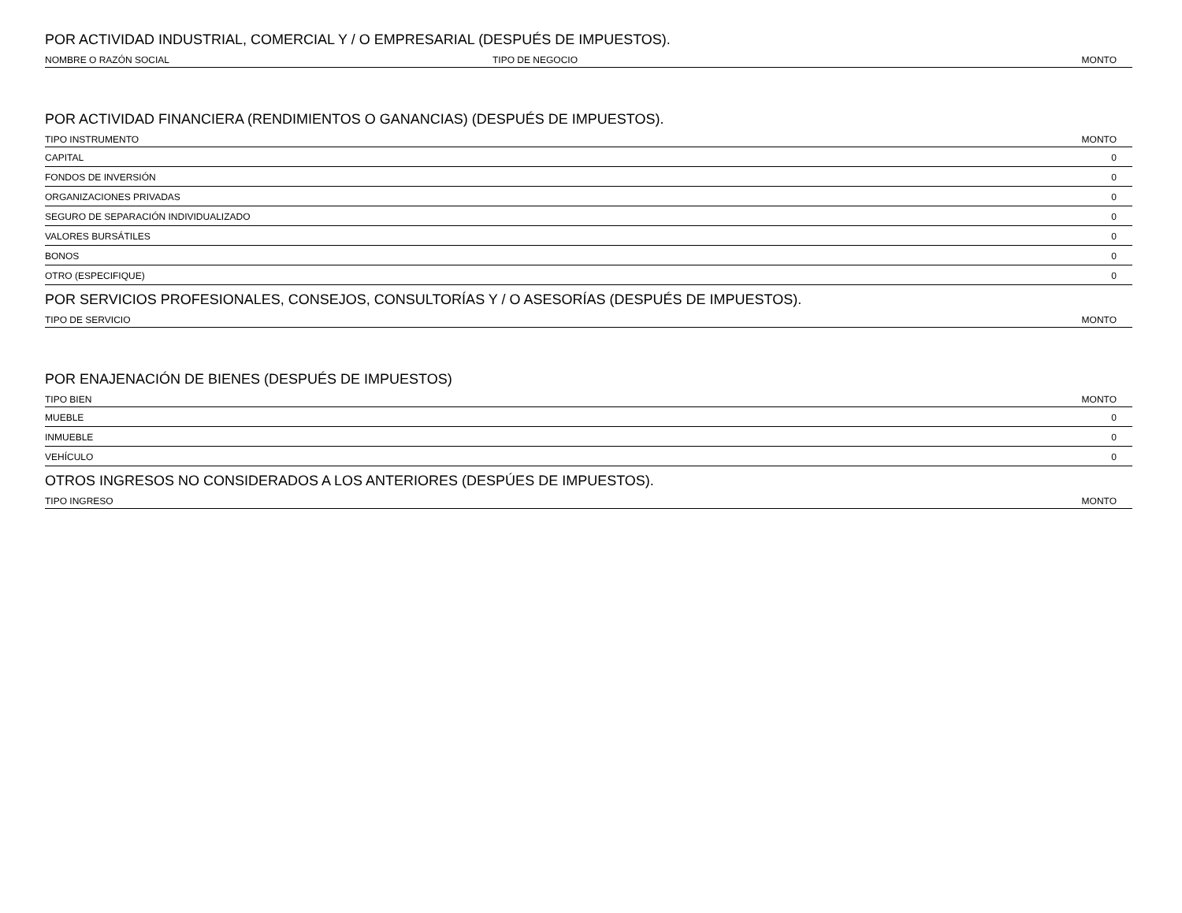POR ACTIVIDAD INDUSTRIAL, COMERCIAL Y / O EMPRESARIAL (DESPUÉS DE IMPUESTOS).
| NOMBRE O RAZÓN SOCIAL | TIPO DE NEGOCIO | MONTO |
| --- | --- | --- |
POR ACTIVIDAD FINANCIERA (RENDIMIENTOS O GANANCIAS) (DESPUÉS DE IMPUESTOS).
| TIPO INSTRUMENTO | MONTO |
| --- | --- |
| CAPITAL | 0 |
| FONDOS DE INVERSIÓN | 0 |
| ORGANIZACIONES PRIVADAS | 0 |
| SEGURO DE SEPARACIÓN INDIVIDUALIZADO | 0 |
| VALORES BURSÁTILES | 0 |
| BONOS | 0 |
| OTRO (ESPECIFIQUE) | 0 |
POR SERVICIOS PROFESIONALES, CONSEJOS, CONSULTORÍAS Y / O ASESORÍAS (DESPUÉS DE IMPUESTOS).
| TIPO DE SERVICIO | MONTO |
| --- | --- |
POR ENAJENACIÓN DE BIENES (DESPUÉS DE IMPUESTOS)
| TIPO BIEN | MONTO |
| --- | --- |
| MUEBLE | 0 |
| INMUEBLE | 0 |
| VEHÍCULO | 0 |
OTROS INGRESOS NO CONSIDERADOS A LOS ANTERIORES (DESPÚES DE IMPUESTOS).
| TIPO INGRESO | MONTO |
| --- | --- |